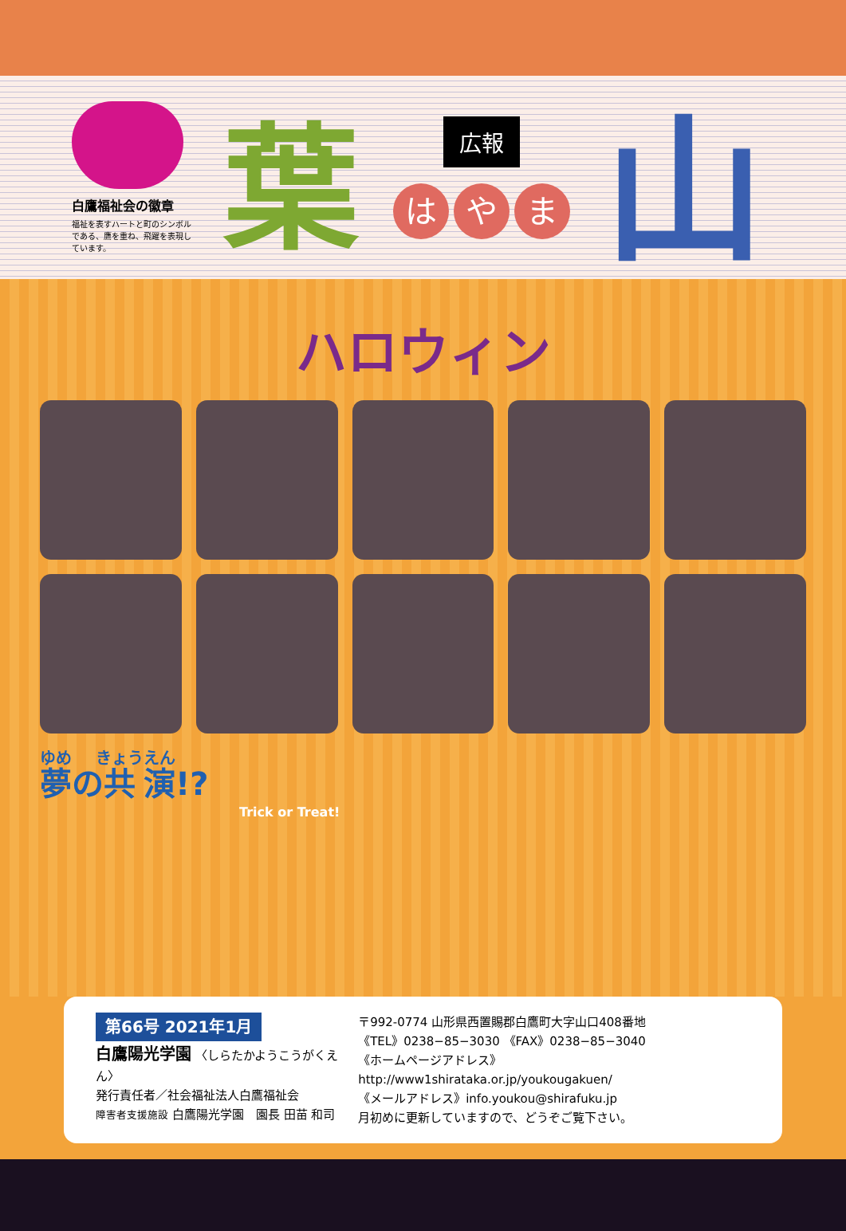白鷹福祉会の徽章
福祉を表すハートと町のシンボルである、鷹を重ね、飛躍を表現しています。
葉
広報
はや ま
山
ハロウィン
夢の共演!?
Trick or Treat!
第66号 2021年1月
白鷹陽光学園 〈しらたかようこうがくえん〉
発行責任者／社会福祉法人白鷹福祉会
障害者支援施設 白鷹陽光学園　園長 田苗 和司
〒992-0774 山形県西置賜郡白鷹町大字山口408番地
《TEL》0238−85−3030 《FAX》0238−85−3040
《ホームページアドレス》http://www1shirataka.or.jp/youkougakuen/
《メールアドレス》info.youkou@shirafuku.jp
月初めに更新していますので、どうぞご覧下さい。